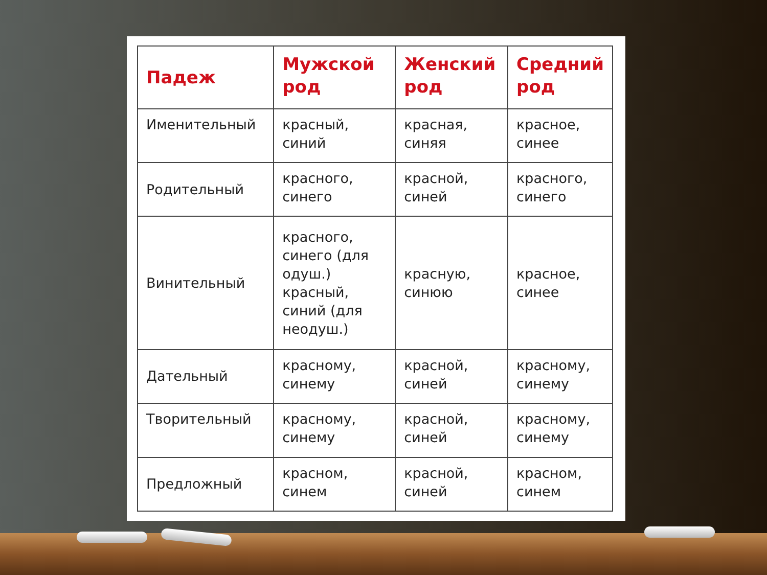| Падеж | Мужской род | Женский род | Средний род |
| --- | --- | --- | --- |
| Именительный | красный, синий | красная, синяя | красное, синее |
| Родительный | красного, синего | красной, синей | красного, синего |
| Винительный | красного, синего (для одуш.) красный, синий (для неодуш.) | красную, синюю | красное, синее |
| Дательный | красному, синему | красной, синей | красному, синему |
| Творительный | красному, синему | красной, синей | красному, синему |
| Предложный | красном, синем | красной, синей | красном, синем |